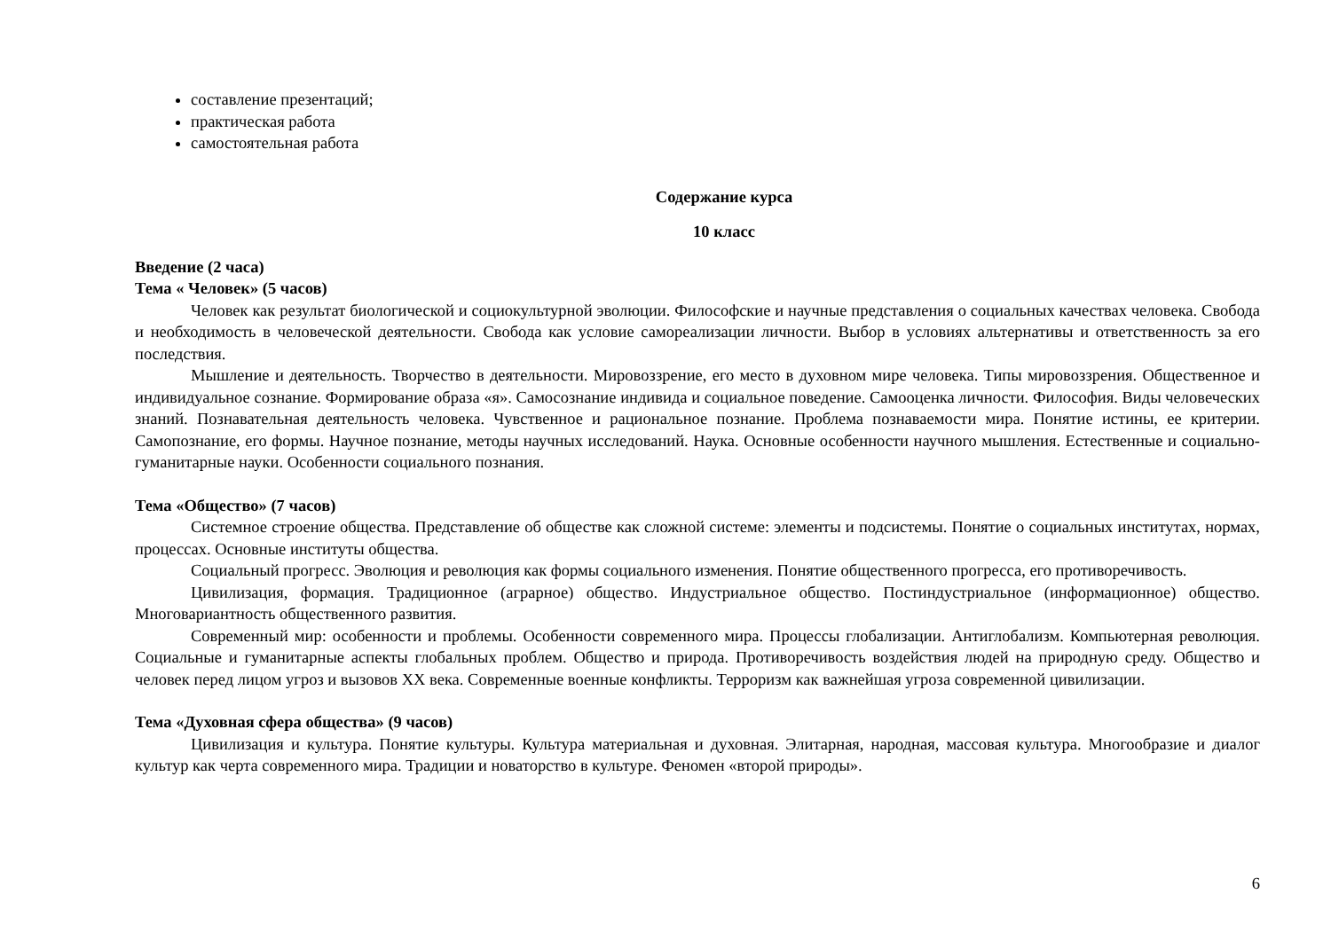составление презентаций;
практическая работа
самостоятельная работа
Содержание курса
10 класс
Введение (2 часа)
Тема « Человек» (5 часов)
Человек как результат биологической и социокультурной эволюции. Философские и научные представления о социальных качествах человека. Свобода и необходимость в человеческой деятельности. Свобода как условие самореализации личности. Выбор в условиях альтернативы и ответственность за его последствия.
Мышление и деятельность. Творчество в деятельности. Мировоззрение, его место в духовном мире человека. Типы мировоззрения. Общественное и индивидуальное сознание. Формирование образа «я». Самосознание индивида и социальное поведение. Самооценка личности. Философия. Виды человеческих знаний. Познавательная деятельность человека. Чувственное и рациональное познание. Проблема познаваемости мира. Понятие истины, ее критерии. Самопознание, его формы. Научное познание, методы научных исследований. Наука. Основные особенности научного мышления. Естественные и социально-гуманитарные науки. Особенности социального познания.
Тема «Общество» (7 часов)
Системное строение общества. Представление об обществе как сложной системе: элементы и подсистемы. Понятие о социальных институтах, нормах, процессах. Основные институты общества.
Социальный прогресс. Эволюция и революция как формы социального изменения. Понятие общественного прогресса, его противоречивость.
Цивилизация, формация. Традиционное (аграрное) общество. Индустриальное общество. Постиндустриальное (информационное) общество. Многовариантность общественного развития.
Современный мир: особенности и проблемы. Особенности современного мира. Процессы глобализации. Антиглобализм. Компьютерная революция. Социальные и гуманитарные аспекты глобальных проблем. Общество и природа. Противоречивость воздействия людей на природную среду. Общество и человек перед лицом угроз и вызовов XX века. Современные военные конфликты. Терроризм как важнейшая угроза современной цивилизации.
Тема «Духовная сфера общества» (9 часов)
Цивилизация и культура. Понятие культуры. Культура материальная и духовная. Элитарная, народная, массовая культура. Многообразие и диалог культур как черта современного мира. Традиции и новаторство в культуре. Феномен «второй природы».
6